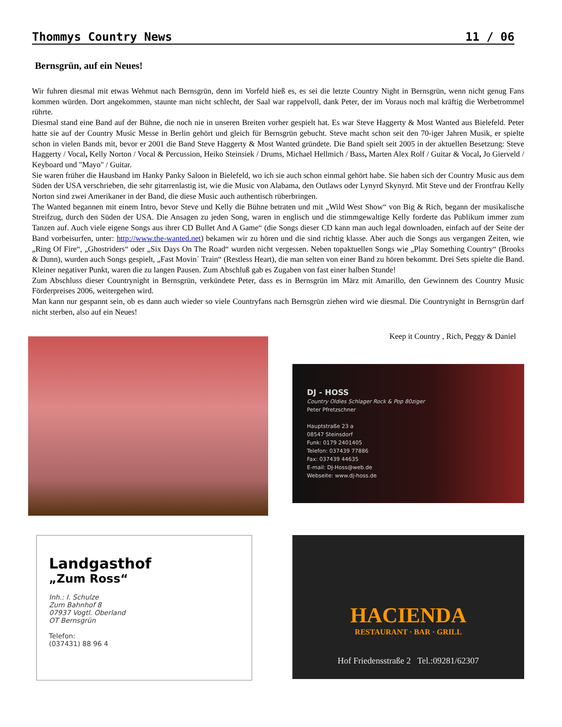Thommys Country News 11 / 06
Bernsgrün, auf ein Neues!
Wir fuhren diesmal mit etwas Wehmut nach Bernsgrün, denn im Vorfeld hieß es, es sei die letzte Country Night in Bernsgrün, wenn nicht genug Fans kommen würden. Dort angekommen, staunte man nicht schlecht, der Saal war rappelvoll, dank Peter, der im Voraus noch mal kräftig die Werbetrommel rührte.
Diesmal stand eine Band auf der Bühne, die noch nie in unseren Breiten vorher gespielt hat. Es war Steve Haggerty & Most Wanted aus Bielefeld. Peter hatte sie auf der Country Music Messe in Berlin gehört und gleich für Bernsgrün gebucht. Steve macht schon seit den 70-iger Jahren Musik, er spielte schon in vielen Bands mit, bevor er 2001 die Band Steve Haggerty & Most Wanted gründete. Die Band spielt seit 2005 in der aktuellen Besetzung: Steve Haggerty / Vocal, Kelly Norton / Vocal & Percussion, Heiko Steinsiek / Drums, Michael Hellmich / Bass, Marten Alex Rolf / Guitar & Vocal, Jo Gierveld / Keyboard und "Mayo" / Guitar.
Sie waren früher die Hausband im Hanky Panky Saloon in Bielefeld, wo ich sie auch schon einmal gehört habe. Sie haben sich der Country Music aus dem Süden der USA verschrieben, die sehr gitarrenlastig ist, wie die Music von Alabama, den Outlaws oder Lynyrd Skynyrd. Mit Steve und der Frontfrau Kelly Norton sind zwei Amerikaner in der Band, die diese Music auch authentisch rüberbringen.
The Wanted begannen mit einem Intro, bevor Steve und Kelly die Bühne betraten und mit „Wild West Show“ von Big & Rich, begann der musikalische Streifzug, durch den Süden der USA. Die Ansagen zu jeden Song, waren in englisch und die stimmgewaltige Kelly forderte das Publikum immer zum Tanzen auf. Auch viele eigene Songs aus ihrer CD Bullet And A Game“ (die Songs dieser CD kann man auch legal downloaden, einfach auf der Seite der Band vorbeisurfen, unter: http://www.the-wanted.net) bekamen wir zu hören und die sind richtig klasse. Aber auch die Songs aus vergangen Zeiten, wie „Ring Of Fire“, „Ghostriders“ oder „Six Days On The Road“ wurden nicht vergessen. Neben topaktuellen Songs wie „Play Something Country“ (Brooks & Dunn), wurden auch Songs gespielt, „Fast Movin´ Train“ (Restless Heart), die man selten von einer Band zu hören bekommt. Drei Sets spielte die Band. Kleiner negativer Punkt, waren die zu langen Pausen. Zum Abschluß gab es Zugaben von fast einer halben Stunde!
Zum Abschluss dieser Countrynight in Bernsgrün, verkündete Peter, dass es in Bernsgrün im März mit Amarillo, den Gewinnern des Country Music Förderpreises 2006, weitergehen wird.
Man kann nur gespannt sein, ob es dann auch wieder so viele Countryfans nach Bernsgrün ziehen wird wie diesmal. Die Countrynight in Bernsgrün darf nicht sterben, also auf ein Neues!
Keep it Country , Rich, Peggy & Daniel
DJ - HOSS
Country Oldies Schlager Rock & Pop 80ziger
Peter Pfretzschner
Hauptstraße 23 a
08547 Steinsdorf
Funk: 0179 2401405
Telefon: 037439 77886
Fax: 037439 44635
E-mail: DJ-Hoss@web.de
Webseite: www.dj-hoss.de
Landgasthof
„Zum Ross“
Inh.: I. Schulze
Zum Bahnhof 8
07937 Vogtl. Oberland
OT Bernsgrün
Telefon:
(037431) 88 96 4
HACIENDA
RESTAURANT · BAR · GRILL
Hof Friedensstraße 2 Tel.:09281/62307